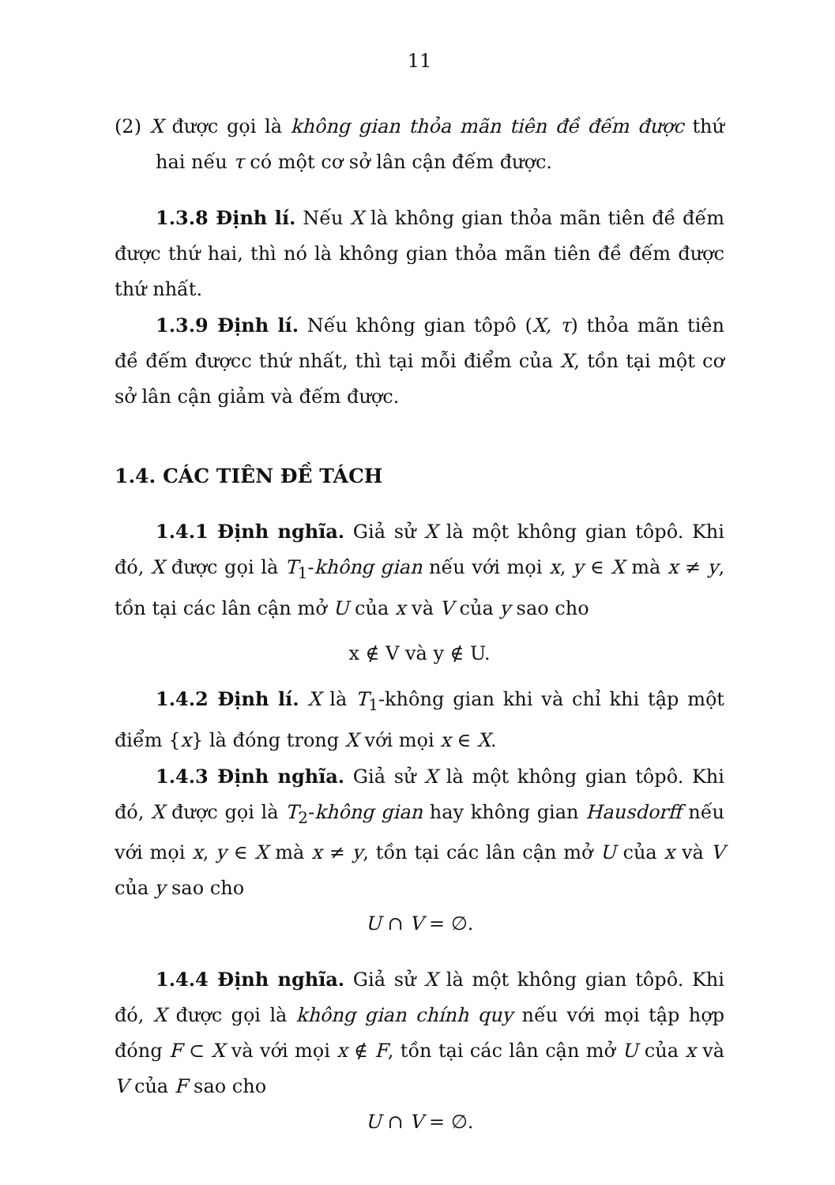11
(2) X được gọi là không gian thỏa mãn tiên đề đếm được thứ hai nếu τ có một cơ sở lân cận đếm được.
1.3.8 Định lí. Nếu X là không gian thỏa mãn tiên đề đếm được thứ hai, thì nó là không gian thỏa mãn tiên đề đếm được thứ nhất.
1.3.9 Định lí. Nếu không gian tôpô (X, τ) thỏa mãn tiên đề đếm đượcc thứ nhất, thì tại mỗi điểm của X, tồn tại một cơ sở lân cận giảm và đếm được.
1.4. CÁC TIÊN ĐỀ TÁCH
1.4.1 Định nghĩa. Giả sử X là một không gian tôpô. Khi đó, X được gọi là T<sub>1</sub>-không gian nếu với mọi x, y ∈ X mà x ≠ y, tồn tại các lân cận mở U của x và V của y sao cho
x ∉ V và y ∉ U.
1.4.2 Định lí. X là T<sub>1</sub>-không gian khi và chỉ khi tập một điểm {x} là đóng trong X với mọi x ∈ X.
1.4.3 Định nghĩa. Giả sử X là một không gian tôpô. Khi đó, X được gọi là T<sub>2</sub>-không gian hay không gian Hausdorff nếu với mọi x, y ∈ X mà x ≠ y, tồn tại các lân cận mở U của x và V của y sao cho
U ∩ V = ∅.
1.4.4 Định nghĩa. Giả sử X là một không gian tôpô. Khi đó, X được gọi là không gian chính quy nếu với mọi tập hợp đóng F ⊂ X và với mọi x ∉ F, tồn tại các lân cận mở U của x và V của F sao cho
U ∩ V = ∅.